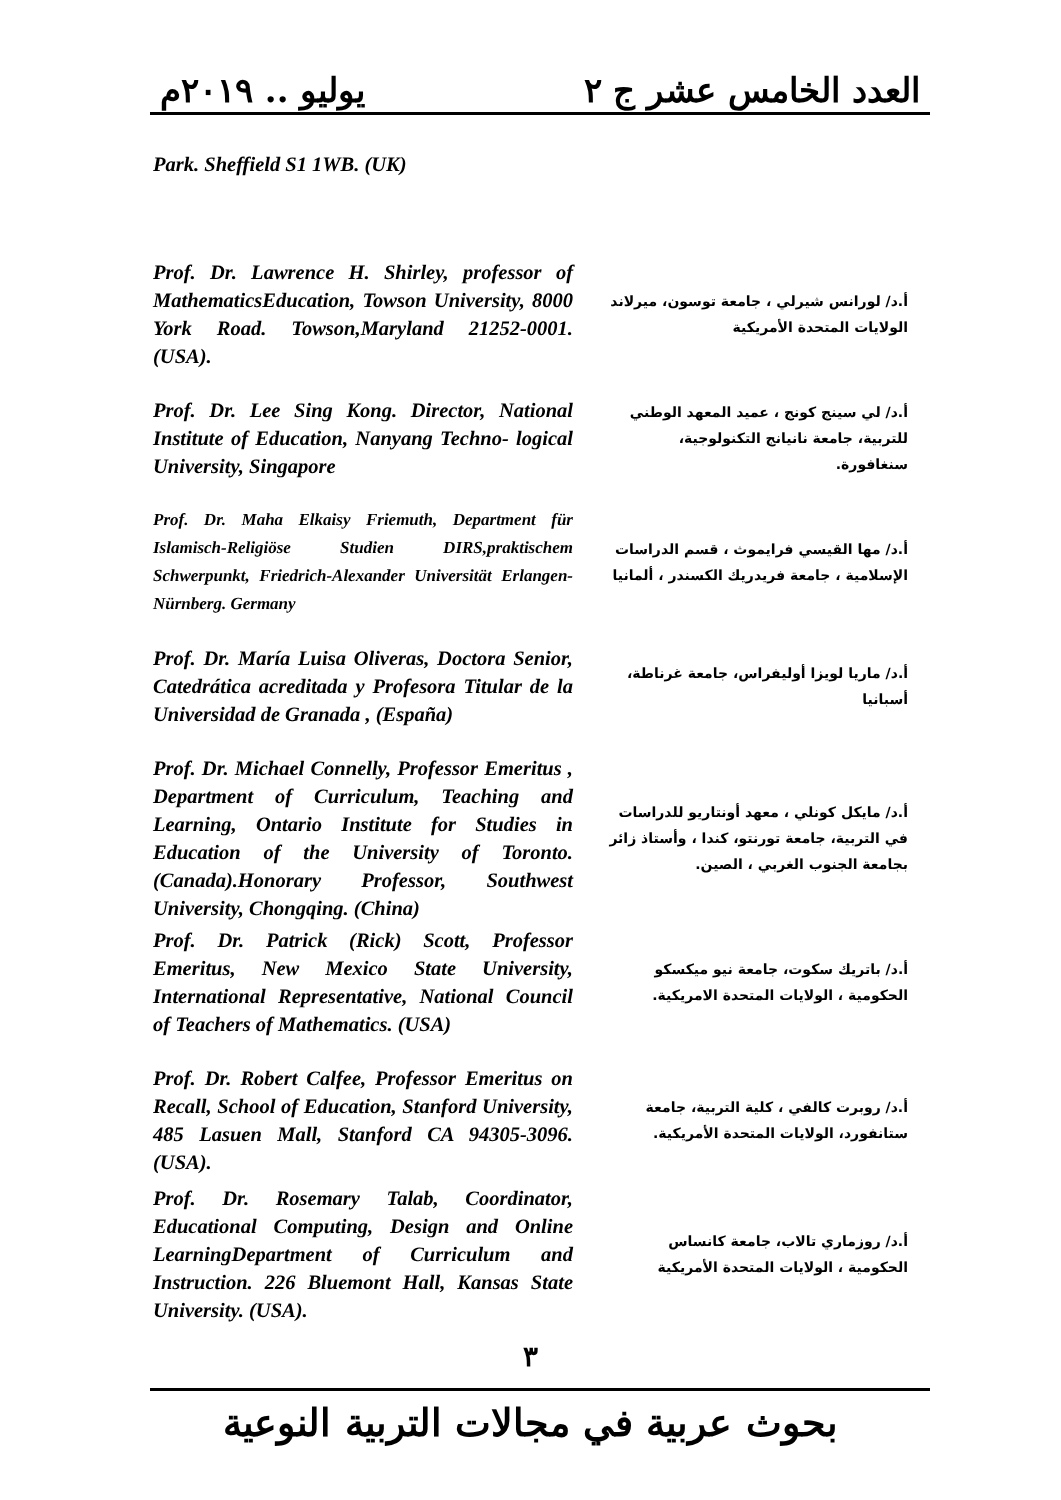العدد الخامس عشر ج ٢ يوليو .. ٢٠١٩م
Park. Sheffield S1 1WB. (UK)
Prof. Dr. Lawrence H. Shirley, professor of MathematicsEducation, Towson University, 8000 York Road. Towson,Maryland 21252-0001. (USA).
أ.د/ لورانس شيرلي ، جامعة توسون، ميرلاند الولايات المتحدة الأمريكية
Prof. Dr. Lee Sing Kong. Director, National Institute of Education, Nanyang Techno- logical University, Singapore
أ.د/ لي سينج كونج ، عميد المعهد الوطني للتربية، جامعة نانيانج التكنولوجية، سنغافورة.
Prof. Dr. Maha Elkaisy Friemuth, Department für Islamisch-Religiöse Studien DIRS,praktischem Schwerpunkt, Friedrich-Alexander Universität Erlangen-Nürnberg. Germany
أ.د/ مها القيسي فرايموث ، قسم الدراسات الإسلامية ، جامعة فريدريك الكسندر ، ألمانيا
Prof. Dr. María Luisa Oliveras, Doctora Senior, Catedrática acreditada y Profesora Titular de la Universidad de Granada , (España)
أ.د/ ماريا لويزا أوليفراس، جامعة غرناطة، أسبانيا
Prof. Dr. Michael Connelly, Professor Emeritus , Department of Curriculum, Teaching and Learning, Ontario Institute for Studies in Education of the University of Toronto. (Canada).Honorary Professor, Southwest University, Chongqing. (China)
أ.د/ مايكل كونلي ، معهد أونتاريو للدراسات في التربية، جامعة تورنتو، كندا ، وأستاذ زائر بجامعة الجنوب الغربي ، الصين.
Prof. Dr. Patrick (Rick) Scott, Professor Emeritus, New Mexico State University, International Representative, National Council of Teachers of Mathematics. (USA)
أ.د/ باتريك سكوت، جامعة نيو ميكسكو الحكومية ، الولايات المتحدة الامريكية.
Prof. Dr. Robert Calfee, Professor Emeritus on Recall, School of Education, Stanford University, 485 Lasuen Mall, Stanford CA 94305-3096. (USA).
أ.د/ روبرت كالفي ، كلية التربية، جامعة ستانفورد، الولايات المتحدة الأمريكية.
Prof. Dr. Rosemary Talab, Coordinator, Educational Computing, Design and Online LearningDepartment of Curriculum and Instruction. 226 Bluemont Hall, Kansas State University. (USA).
أ.د/ روزماري تالاب، جامعة كانساس الحكومية ، الولايات المتحدة الأمريكية
٣
بحوث عربية في مجالات التربية النوعية